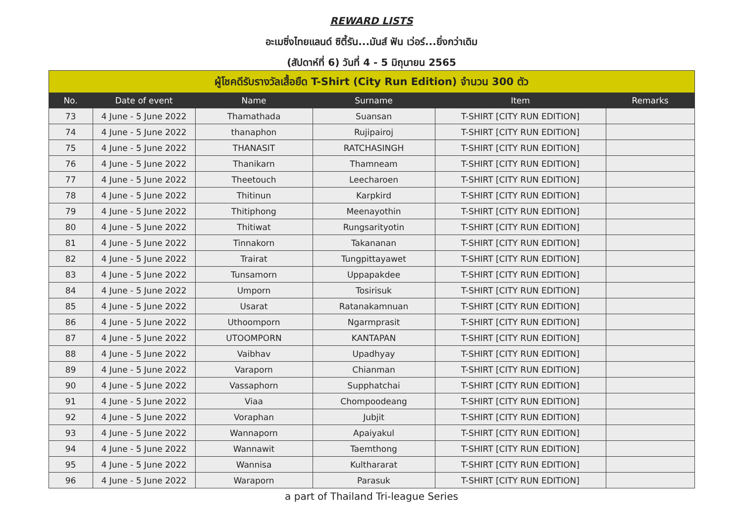REWARD LISTS
อะเมซิ่งไทยแลนด์ ซิตี้รัน...มันส์ ฟัน เว่อร์...ยิ่งกว่าเดิม
(สัปดาห์ที่ 6) วันที่ 4 - 5 มิถุนายน 2565
| ผู้โชคดีรับรางวัลเสื้อยืด T-Shirt (City Run Edition) จำนวน 300 ตัว | | | | | |
| --- | --- | --- | --- | --- | --- |
| No. | Date of event | Name | Surname | Item | Remarks |
| 73 | 4 June - 5 June 2022 | Thamathada | Suansan | T-SHIRT [CITY RUN EDITION] | |
| 74 | 4 June - 5 June 2022 | thanaphon | Rujipairoj | T-SHIRT [CITY RUN EDITION] | |
| 75 | 4 June - 5 June 2022 | THANASIT | RATCHASINGH | T-SHIRT [CITY RUN EDITION] | |
| 76 | 4 June - 5 June 2022 | Thanikarn | Thamneam | T-SHIRT [CITY RUN EDITION] | |
| 77 | 4 June - 5 June 2022 | Theetouch | Leecharoen | T-SHIRT [CITY RUN EDITION] | |
| 78 | 4 June - 5 June 2022 | Thitinun | Karpkird | T-SHIRT [CITY RUN EDITION] | |
| 79 | 4 June - 5 June 2022 | Thitiphong | Meenayothin | T-SHIRT [CITY RUN EDITION] | |
| 80 | 4 June - 5 June 2022 | Thitiwat | Rungsarityotin | T-SHIRT [CITY RUN EDITION] | |
| 81 | 4 June - 5 June 2022 | Tinnakorn | Takananan | T-SHIRT [CITY RUN EDITION] | |
| 82 | 4 June - 5 June 2022 | Trairat | Tungpittayawet | T-SHIRT [CITY RUN EDITION] | |
| 83 | 4 June - 5 June 2022 | Tunsamorn | Uppapakdee | T-SHIRT [CITY RUN EDITION] | |
| 84 | 4 June - 5 June 2022 | Umporn | Tosirisuk | T-SHIRT [CITY RUN EDITION] | |
| 85 | 4 June - 5 June 2022 | Usarat | Ratanakamnuan | T-SHIRT [CITY RUN EDITION] | |
| 86 | 4 June - 5 June 2022 | Uthoomporn | Ngarmprasit | T-SHIRT [CITY RUN EDITION] | |
| 87 | 4 June - 5 June 2022 | UTOOMPORN | KANTAPAN | T-SHIRT [CITY RUN EDITION] | |
| 88 | 4 June - 5 June 2022 | Vaibhav | Upadhyay | T-SHIRT [CITY RUN EDITION] | |
| 89 | 4 June - 5 June 2022 | Varaporn | Chianman | T-SHIRT [CITY RUN EDITION] | |
| 90 | 4 June - 5 June 2022 | Vassaphorn | Supphatchai | T-SHIRT [CITY RUN EDITION] | |
| 91 | 4 June - 5 June 2022 | Viaa | Chompoodeang | T-SHIRT [CITY RUN EDITION] | |
| 92 | 4 June - 5 June 2022 | Voraphan | Jubjit | T-SHIRT [CITY RUN EDITION] | |
| 93 | 4 June - 5 June 2022 | Wannaporn | Apaiyakul | T-SHIRT [CITY RUN EDITION] | |
| 94 | 4 June - 5 June 2022 | Wannawit | Taemthong | T-SHIRT [CITY RUN EDITION] | |
| 95 | 4 June - 5 June 2022 | Wannisa | Kulthararat | T-SHIRT [CITY RUN EDITION] | |
| 96 | 4 June - 5 June 2022 | Waraporn | Parasuk | T-SHIRT [CITY RUN EDITION] | |
a part of Thailand Tri-league Series